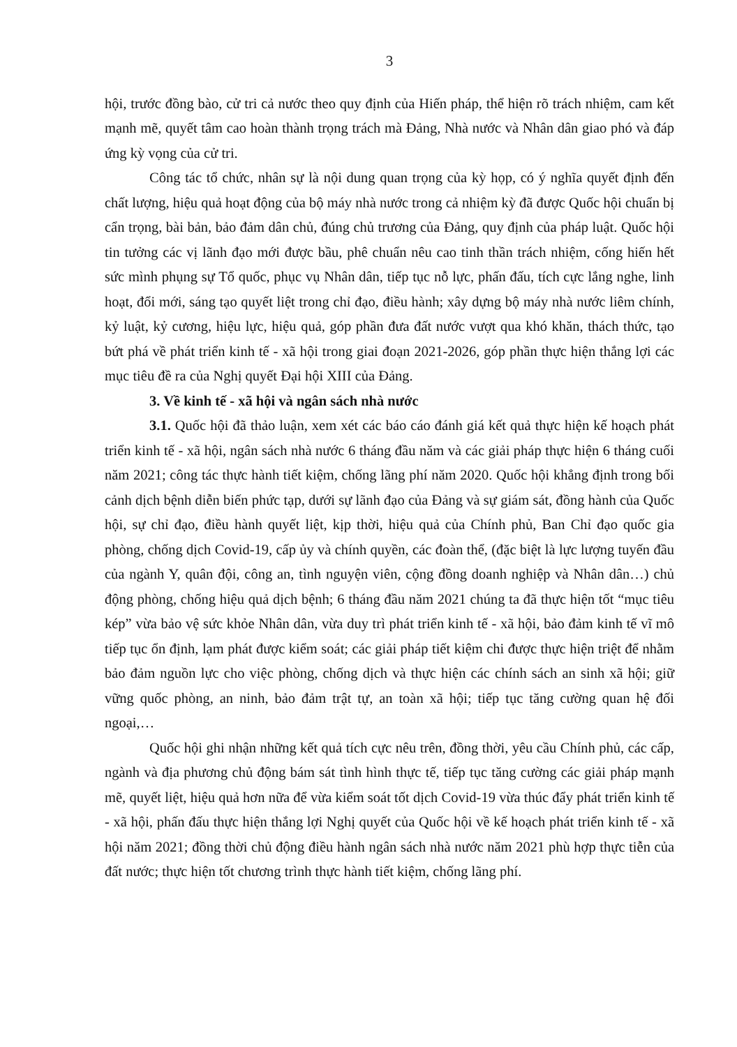3
hội, trước đồng bào, cử tri cả nước theo quy định của Hiến pháp, thể hiện rõ trách nhiệm, cam kết mạnh mẽ, quyết tâm cao hoàn thành trọng trách mà Đảng, Nhà nước và Nhân dân giao phó và đáp ứng kỳ vọng của cử tri.
Công tác tổ chức, nhân sự là nội dung quan trọng của kỳ họp, có ý nghĩa quyết định đến chất lượng, hiệu quả hoạt động của bộ máy nhà nước trong cả nhiệm kỳ đã được Quốc hội chuẩn bị cẩn trọng, bài bản, bảo đảm dân chủ, đúng chủ trương của Đảng, quy định của pháp luật. Quốc hội tin tưởng các vị lãnh đạo mới được bầu, phê chuẩn nêu cao tinh thần trách nhiệm, cống hiến hết sức mình phụng sự Tổ quốc, phục vụ Nhân dân, tiếp tục nỗ lực, phấn đấu, tích cực lắng nghe, linh hoạt, đổi mới, sáng tạo quyết liệt trong chỉ đạo, điều hành; xây dựng bộ máy nhà nước liêm chính, kỷ luật, kỷ cương, hiệu lực, hiệu quả, góp phần đưa đất nước vượt qua khó khăn, thách thức, tạo bứt phá về phát triển kinh tế - xã hội trong giai đoạn 2021-2026, góp phần thực hiện thắng lợi các mục tiêu đề ra của Nghị quyết Đại hội XIII của Đảng.
3. Về kinh tế - xã hội và ngân sách nhà nước
3.1. Quốc hội đã thảo luận, xem xét các báo cáo đánh giá kết quả thực hiện kế hoạch phát triển kinh tế - xã hội, ngân sách nhà nước 6 tháng đầu năm và các giải pháp thực hiện 6 tháng cuối năm 2021; công tác thực hành tiết kiệm, chống lãng phí năm 2020. Quốc hội khẳng định trong bối cảnh dịch bệnh diễn biến phức tạp, dưới sự lãnh đạo của Đảng và sự giám sát, đồng hành của Quốc hội, sự chỉ đạo, điều hành quyết liệt, kịp thời, hiệu quả của Chính phủ, Ban Chỉ đạo quốc gia phòng, chống dịch Covid-19, cấp ủy và chính quyền, các đoàn thể, (đặc biệt là lực lượng tuyến đầu của ngành Y, quân đội, công an, tình nguyện viên, cộng đồng doanh nghiệp và Nhân dân…) chủ động phòng, chống hiệu quả dịch bệnh; 6 tháng đầu năm 2021 chúng ta đã thực hiện tốt “mục tiêu kép” vừa bảo vệ sức khỏe Nhân dân, vừa duy trì phát triển kinh tế - xã hội, bảo đảm kinh tế vĩ mô tiếp tục ổn định, lạm phát được kiểm soát; các giải pháp tiết kiệm chi được thực hiện triệt để nhằm bảo đảm nguồn lực cho việc phòng, chống dịch và thực hiện các chính sách an sinh xã hội; giữ vững quốc phòng, an ninh, bảo đảm trật tự, an toàn xã hội; tiếp tục tăng cường quan hệ đối ngoại,…
Quốc hội ghi nhận những kết quả tích cực nêu trên, đồng thời, yêu cầu Chính phủ, các cấp, ngành và địa phương chủ động bám sát tình hình thực tế, tiếp tục tăng cường các giải pháp mạnh mẽ, quyết liệt, hiệu quả hơn nữa để vừa kiểm soát tốt dịch Covid-19 vừa thúc đẩy phát triển kinh tế - xã hội, phấn đấu thực hiện thắng lợi Nghị quyết của Quốc hội về kế hoạch phát triển kinh tế - xã hội năm 2021; đồng thời chủ động điều hành ngân sách nhà nước năm 2021 phù hợp thực tiễn của đất nước; thực hiện tốt chương trình thực hành tiết kiệm, chống lãng phí.